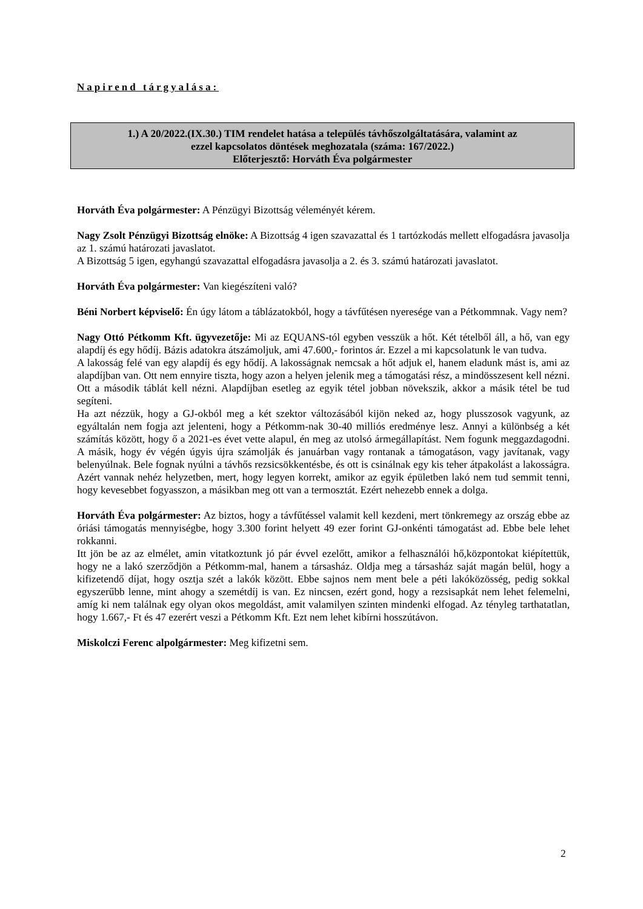Napirend tárgyalása:
1.) A 20/2022.(IX.30.) TIM rendelet hatása a település távhőszolgáltatására, valamint az
ezzel kapcsolatos döntések meghozatala (száma: 167/2022.)
Előterjesztő: Horváth Éva polgármester
Horváth Éva polgármester: A Pénzügyi Bizottság véleményét kérem.
Nagy Zsolt Pénzügyi Bizottság elnöke: A Bizottság 4 igen szavazattal és 1 tartózkodás mellett elfogadásra javasolja az 1. számú határozati javaslatot.
A Bizottság 5 igen, egyhangú szavazattal elfogadásra javasolja a 2. és 3. számú határozati javaslatot.
Horváth Éva polgármester: Van kiegészíteni való?
Béni Norbert képviselő: Én úgy látom a táblázatokból, hogy a távfűtésen nyeresége van a Pétkommnak. Vagy nem?
Nagy Ottó Pétkomm Kft. ügyvezetője: Mi az EQUANS-tól egyben vesszük a hőt. Két tételből áll, a hő, van egy alapdíj és egy hődíj. Bázis adatokra átszámoljuk, ami 47.600,- forintos ár. Ezzel a mi kapcsolatunk le van tudva.
A lakosság felé van egy alapdíj és egy hődíj. A lakosságnak nemcsak a hőt adjuk el, hanem eladunk mást is, ami az alapdíjban van. Ott nem ennyire tiszta, hogy azon a helyen jelenik meg a támogatási rész, a mindösszesent kell nézni. Ott a második táblát kell nézni. Alapdíjban esetleg az egyik tétel jobban növekszik, akkor a másik tétel be tud segíteni.
Ha azt nézzük, hogy a GJ-okból meg a két szektor változásából kijön neked az, hogy plusszosok vagyunk, az egyáltalán nem fogja azt jelenteni, hogy a Pétkomm-nak 30-40 milliós eredménye lesz. Annyi a különbség a két számítás között, hogy ő a 2021-es évet vette alapul, én meg az utolsó ármegállapítást. Nem fogunk meggazdagodni. A másik, hogy év végén úgyis újra számolják és januárban vagy rontanak a támogatáson, vagy javítanak, vagy belenyúlnak. Bele fognak nyúlni a távhős rezsicsökkentésbe, és ott is csinálnak egy kis teher átpakolást a lakosságra. Azért vannak nehéz helyzetben, mert, hogy legyen korrekt, amikor az egyik épületben lakó nem tud semmit tenni, hogy kevesebbet fogyasszon, a másikban meg ott van a termosztát. Ezért nehezebb ennek a dolga.
Horváth Éva polgármester: Az biztos, hogy a távfűtéssel valamit kell kezdeni, mert tönkremegy az ország ebbe az óriási támogatás mennyiségbe, hogy 3.300 forint helyett 49 ezer forint GJ-onkénti támogatást ad. Ebbe bele lehet rokkanni.
Itt jön be az az elmélet, amin vitatkoztunk jó pár évvel ezelőtt, amikor a felhasználói hő,központokat kiépítettük, hogy ne a lakó szerződjön a Pétkomm-mal, hanem a társasház. Oldja meg a társasház saját magán belül, hogy a kifizetendő díjat, hogy osztja szét a lakók között. Ebbe sajnos nem ment bele a péti lakóközösség, pedig sokkal egyszerűbb lenne, mint ahogy a szemétdíj is van. Ez nincsen, ezért gond, hogy a rezsisapkát nem lehet felemelni, amíg ki nem találnak egy olyan okos megoldást, amit valamilyen szinten mindenki elfogad. Az tényleg tarthatatlan, hogy 1.667,- Ft és 47 ezerért veszi a Pétkomm Kft. Ezt nem lehet kibírni hosszútávon.
Miskolczi Ferenc alpolgármester: Meg kifizetni sem.
2